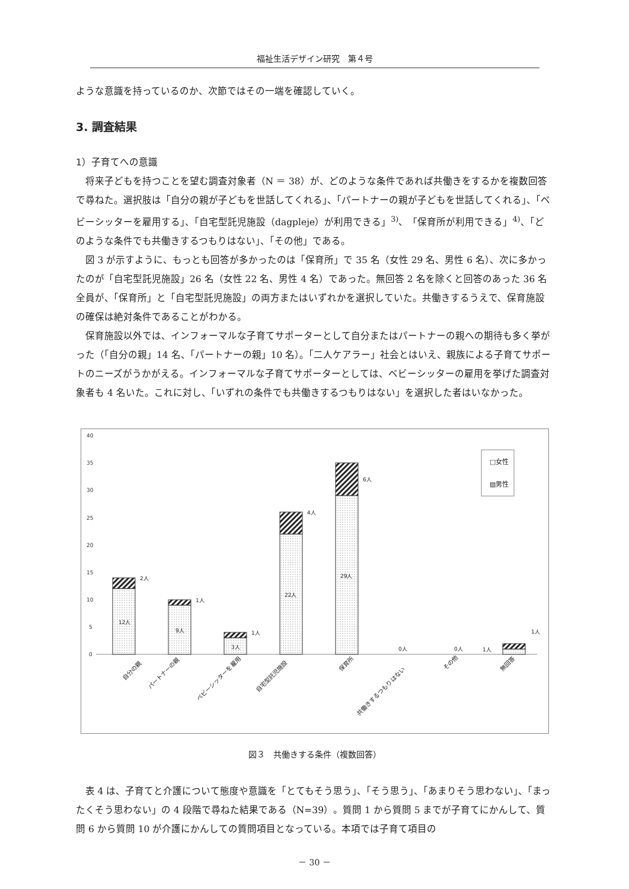福祉生活デザイン研究　第４号
ような意識を持っているのか、次節ではその一端を確認していく。
3. 調査結果
1）子育てへの意識
将来子どもを持つことを望む調査対象者（N ＝ 38）が、どのような条件であれば共働きをするかを複数回答で尋ねた。選択肢は「自分の親が子どもを世話してくれる」、「パートナーの親が子どもを世話してくれる」、「ベビーシッターを雇用する」、「自宅型託児施設（dagpleje）が利用できる」<sup>3)</sup>、「保育所が利用できる」<sup>4)</sup>、「どのような条件でも共働きするつもりはない」、「その他」である。
図 3 が示すように、もっとも回答が多かったのは「保育所」で 35 名（女性 29 名、男性 6 名）、次に多かったのが「自宅型託児施設」26 名（女性 22 名、男性 4 名）であった。無回答 2 名を除くと回答のあった 36 名全員が、「保育所」と「自宅型託児施設」の両方またはいずれかを選択していた。共働きするうえで、保育施設の確保は絶対条件であることがわかる。
保育施設以外では、インフォーマルな子育てサポーターとして自分またはパートナーの親への期待も多く挙がった（「自分の親」14 名、「パートナーの親」10 名）。「二人ケアラー」社会とはいえ、親族による子育てサポートのニーズがうかがえる。インフォーマルな子育てサポーターとしては、ベビーシッターの雇用を挙げた調査対象者も 4 名いた。これに対し、「いずれの条件でも共働きするつもりはない」を選択した者はいなかった。
40
35
30
25
20
15
10
5
0
12人
9人
3人
22人
29人
2人
1人
1人
4人
6人
0人
0人
1人
1人
□女性
▧男性
自分の親
パートナーの親
ベビーシッターを雇用
自宅型託児施設
保育所
共働きするつもりはない
その他
無回答
図３　共働きする条件（複数回答）
表 4 は、子育てと介護について態度や意識を「とてもそう思う」、「そう思う」、「あまりそう思わない」、「まったくそう思わない」の 4 段階で尋ねた結果である（N=39）。質問 1 から質問 5 までが子育てにかんして、質問 6 から質問 10 が介護にかんしての質問項目となっている。本項では子育て項目の
－ 30 －